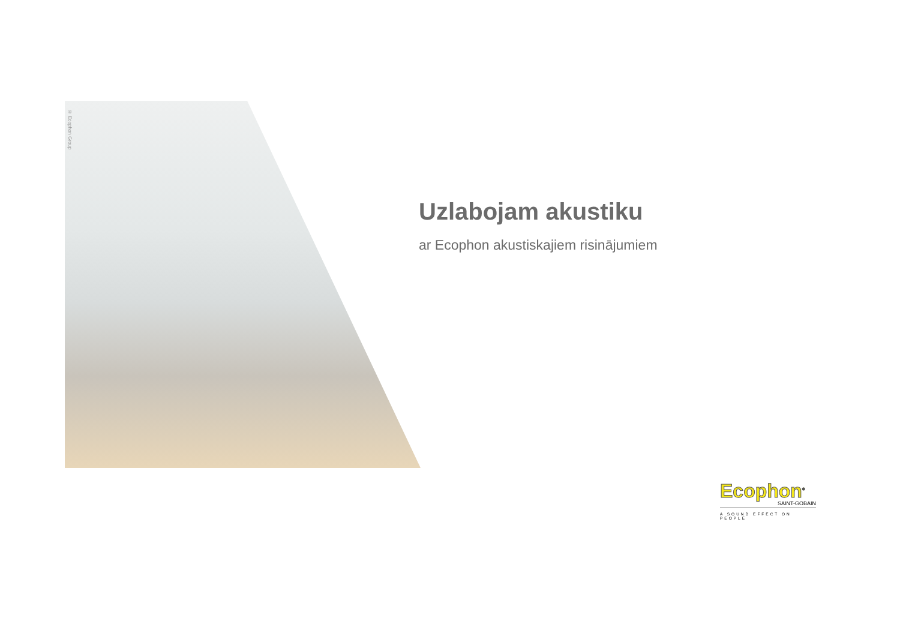© Ecophon Group
Uzlabojam akustiku
ar Ecophon akustiskajiem risinājumiem
Ecophon<sup>®</sup>
SAINT-GOBAIN
A SOUND EFFECT ON PEOPLE